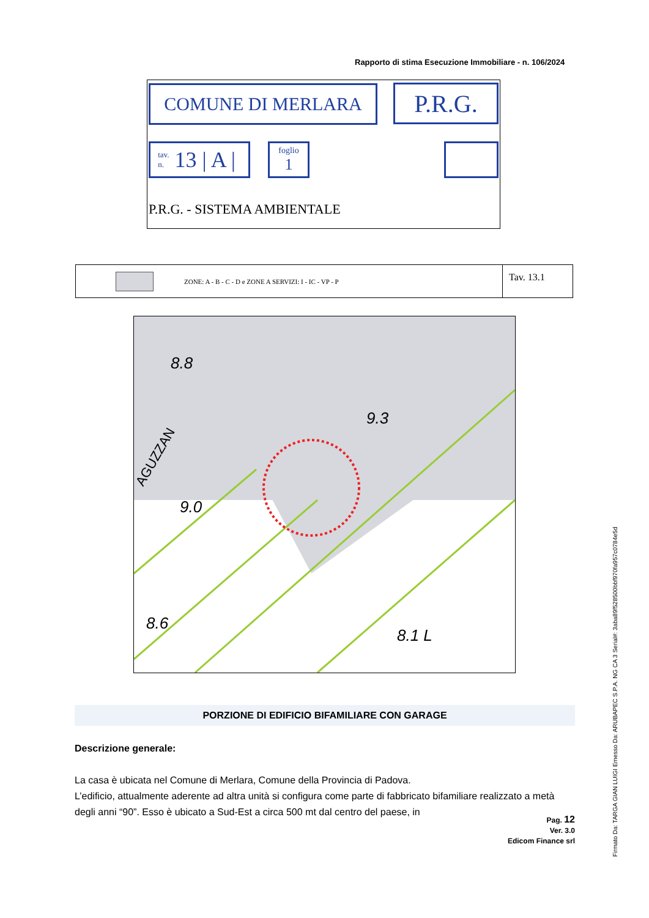Rapporto di stima Esecuzione Immobiliare - n. 106/2024
COMUNE DI MERLARA P.R.G.
tav.
n. 13 | A |
foglio
1
P.R.G. - SISTEMA AMBIENTALE
ZONE: A - B - C - D e ZONE A SERVIZI: I - IC - VP - P
Tav. 13.1
9.3
9.0
8.6
8.1 L
8.8
AGUZZAN
PORZIONE DI EDIFICIO BIFAMILIARE CON GARAGE
Descrizione generale:
La casa è ubicata nel Comune di Merlara, Comune della Provincia di Padova.
L’edificio, attualmente aderente ad altra unità si configura come parte di fabbricato bifamiliare realizzato a metà degli anni “90”. Esso è ubicato a Sud-Est a circa 500 mt dal centro del paese, in
Pag. 12
Ver. 3.0
Edicom Finance srl
Firmato Da: TARGA GIAN LUIGI Emesso Da: ARUBAPEC S.P.A. NG CA 3 Serial#: 3aba89f528500bbf970fa957c0784e5d